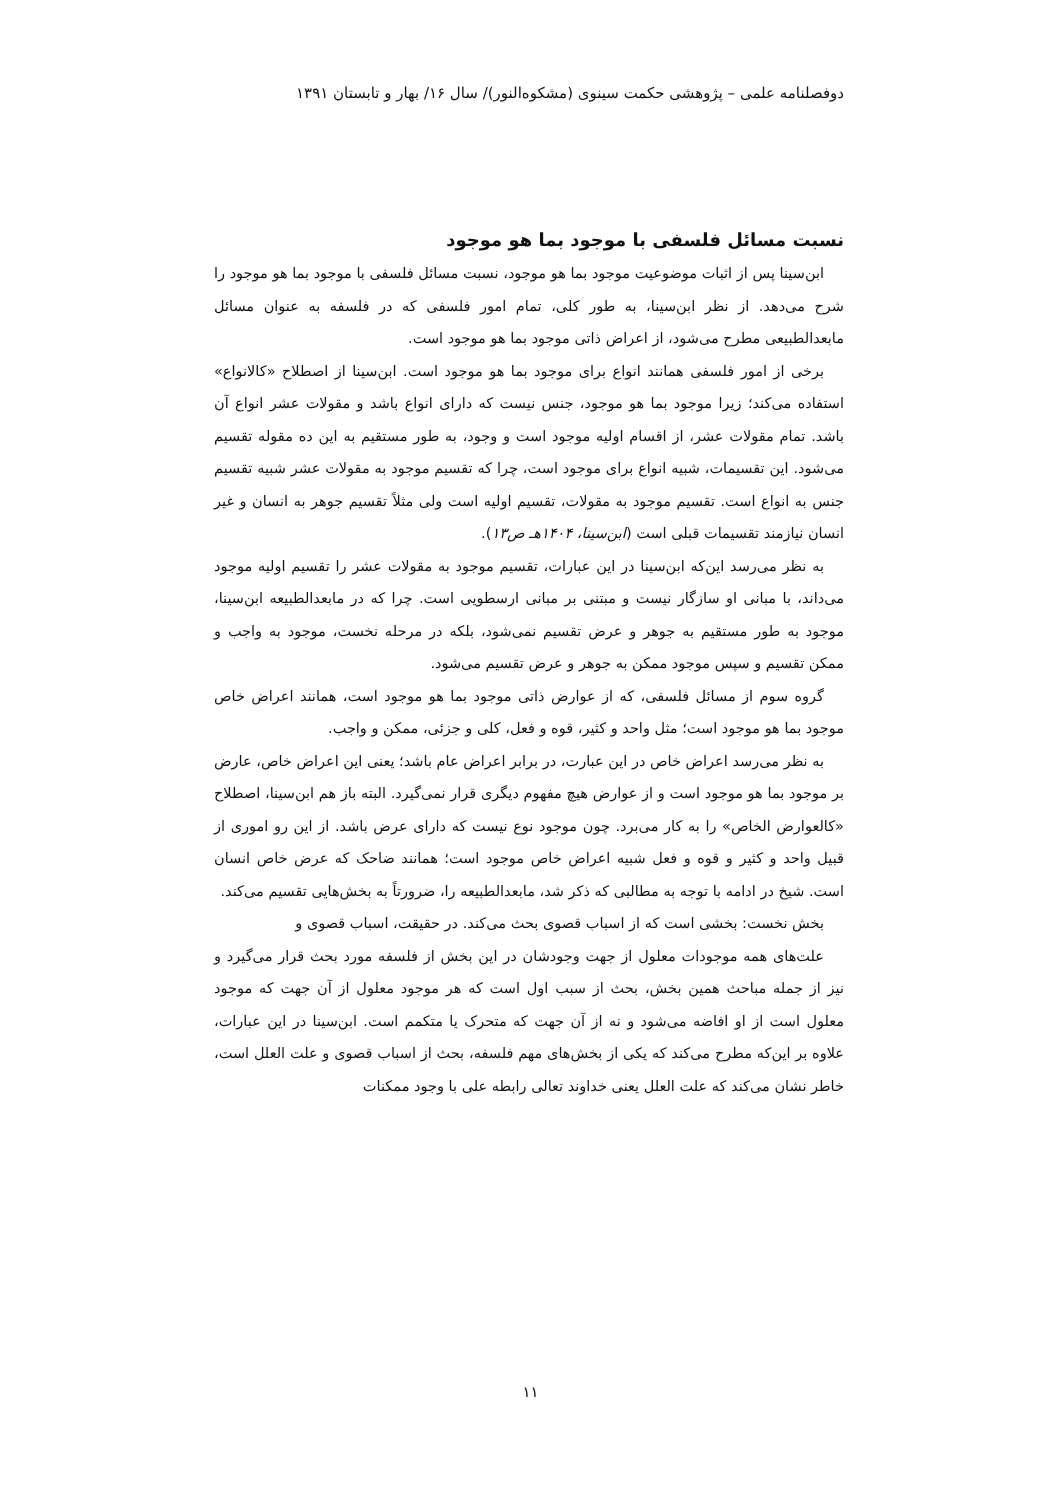دوفصلنامه علمی – پژوهشی حکمت سینوی (مشکوه‌النور)/ سال ۱۶/ بهار و تابستان ۱۳۹۱
نسبت مسائل فلسفی با موجود بما هو موجود
ابن‌سینا پس از اثبات موضوعیت موجود بما هو موجود، نسبت مسائل فلسفی با موجود بما هو موجود را شرح می‌دهد. از نظر ابن‌سینا، به طور کلی، تمام امور فلسفی که در فلسفه به عنوان مسائل مابعدالطبیعی مطرح می‌شود، از اعراض ذاتی موجود بما هو موجود است.
برخی از امور فلسفی همانند انواع برای موجود بما هو موجود است. ابن‌سینا از اصطلاح «کالانواع» استفاده می‌کند؛ زیرا موجود بما هو موجود، جنس نیست که دارای انواع باشد و مقولات عشر انواع آن باشد. تمام مقولات عشر، از اقسام اولیه موجود است و وجود، به طور مستقیم به این ده مقوله تقسیم می‌شود. این تقسیمات، شبیه انواع برای موجود است، چرا که تقسیم موجود به مقولات عشر شبیه تقسیم جنس به انواع است. تقسیم موجود به مقولات، تقسیم اولیه است ولی مثلاً تقسیم جوهر به انسان و غیر انسان نیازمند تقسیمات قبلی است (ابن‌سینا، ۱۴۰۴هـ ص۱۳).
به نظر می‌رسد این‌که ابن‌سینا در این عبارات، تقسیم موجود به مقولات عشر را تقسیم اولیه موجود می‌داند، با مبانی او سازگار نیست و مبتنی بر مبانی ارسطویی است. چرا که در مابعدالطبیعه ابن‌سینا، موجود به طور مستقیم به جوهر و عرض تقسیم نمی‌شود، بلکه در مرحله نخست، موجود به واجب و ممکن تقسیم و سپس موجود ممکن به جوهر و عرض تقسیم می‌شود.
گروه سوم از مسائل فلسفی، که از عوارض ذاتی موجود بما هو موجود است، همانند اعراض خاص موجود بما هو موجود است؛ مثل واحد و کثیر، قوه و فعل، کلی و جزئی، ممکن و واجب.
به نظر می‌رسد اعراض خاص در این عبارت، در برابر اعراض عام باشد؛ یعنی این اعراض خاص، عارض بر موجود بما هو موجود است و از عوارض هیچ مفهوم دیگری قرار نمی‌گیرد. البته باز هم ابن‌سینا، اصطلاح «کالعوارض الخاص» را به کار می‌برد. چون موجود نوع نیست که دارای عرض باشد. از این رو اموری از قبیل واحد و کثیر و قوه و فعل شبیه اعراض خاص موجود است؛ همانند ضاحک که عرض خاص انسان است. شیخ در ادامه با توجه به مطالبی که ذکر شد، مابعدالطبیعه را، ضرورتاً به بخش‌هایی تقسیم می‌کند.
بخش نخست: بخشی است که از اسباب قصوی بحث می‌کند. در حقیقت، اسباب قصوی و
علت‌های همه موجودات معلول از جهت وجودشان در این بخش از فلسفه مورد بحث قرار می‌گیرد و نیز از جمله مباحث همین بخش، بحث از سبب اول است که هر موجود معلول از آن جهت که موجود معلول است از او افاضه می‌شود و نه از آن جهت که متحرک یا متکمم است. ابن‌سینا در این عبارات، علاوه بر این‌که مطرح می‌کند که یکی از بخش‌های مهم فلسفه، بحث از اسباب قصوی و علت العلل است، خاطر نشان می‌کند که علت العلل یعنی خداوند تعالی رابطه علی با وجود ممکنات
۱۱